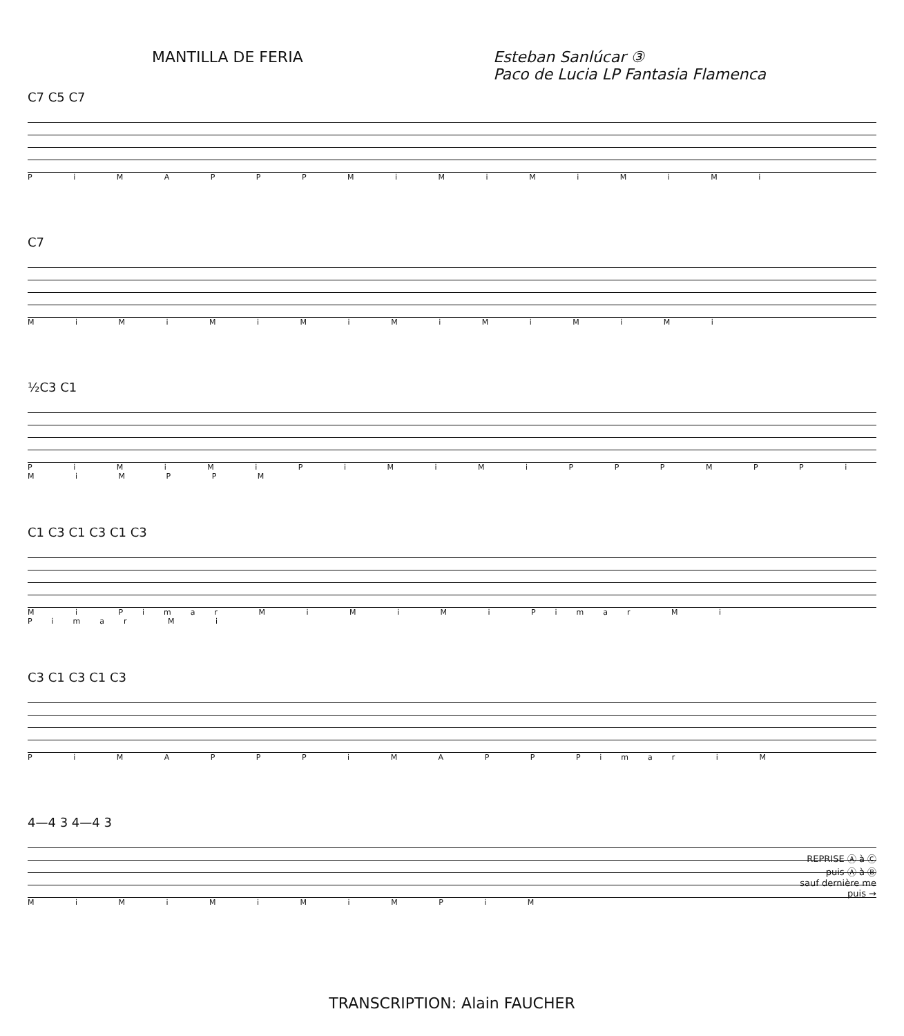MANTILLA DE FERIA Esteban Sanlúcar ③
Paco de Lucia LP Fantasia Flamenca
C7 C5 C7
P i M A P P P M i M i M i M i M i
C7
M i M i M i M i M i M i M i M i
½C3 C1
P i M i M i P i M i M i P P P M P P i M i M P P M
C1 C3 C1 C3 C1 C3
M i Pimar M i M i M i Pimar M i Pimar M i
C3 C1 C3 C1 C3
P i M A P P P i M A P P Pimar i M
4—4 3 4—4 3
M i M i M i M i M P i M
REPRISE Ⓐ à Ⓒ
puis Ⓐ à Ⓑ
sauf dernière me
puis →
TRANSCRIPTION: Alain FAUCHER